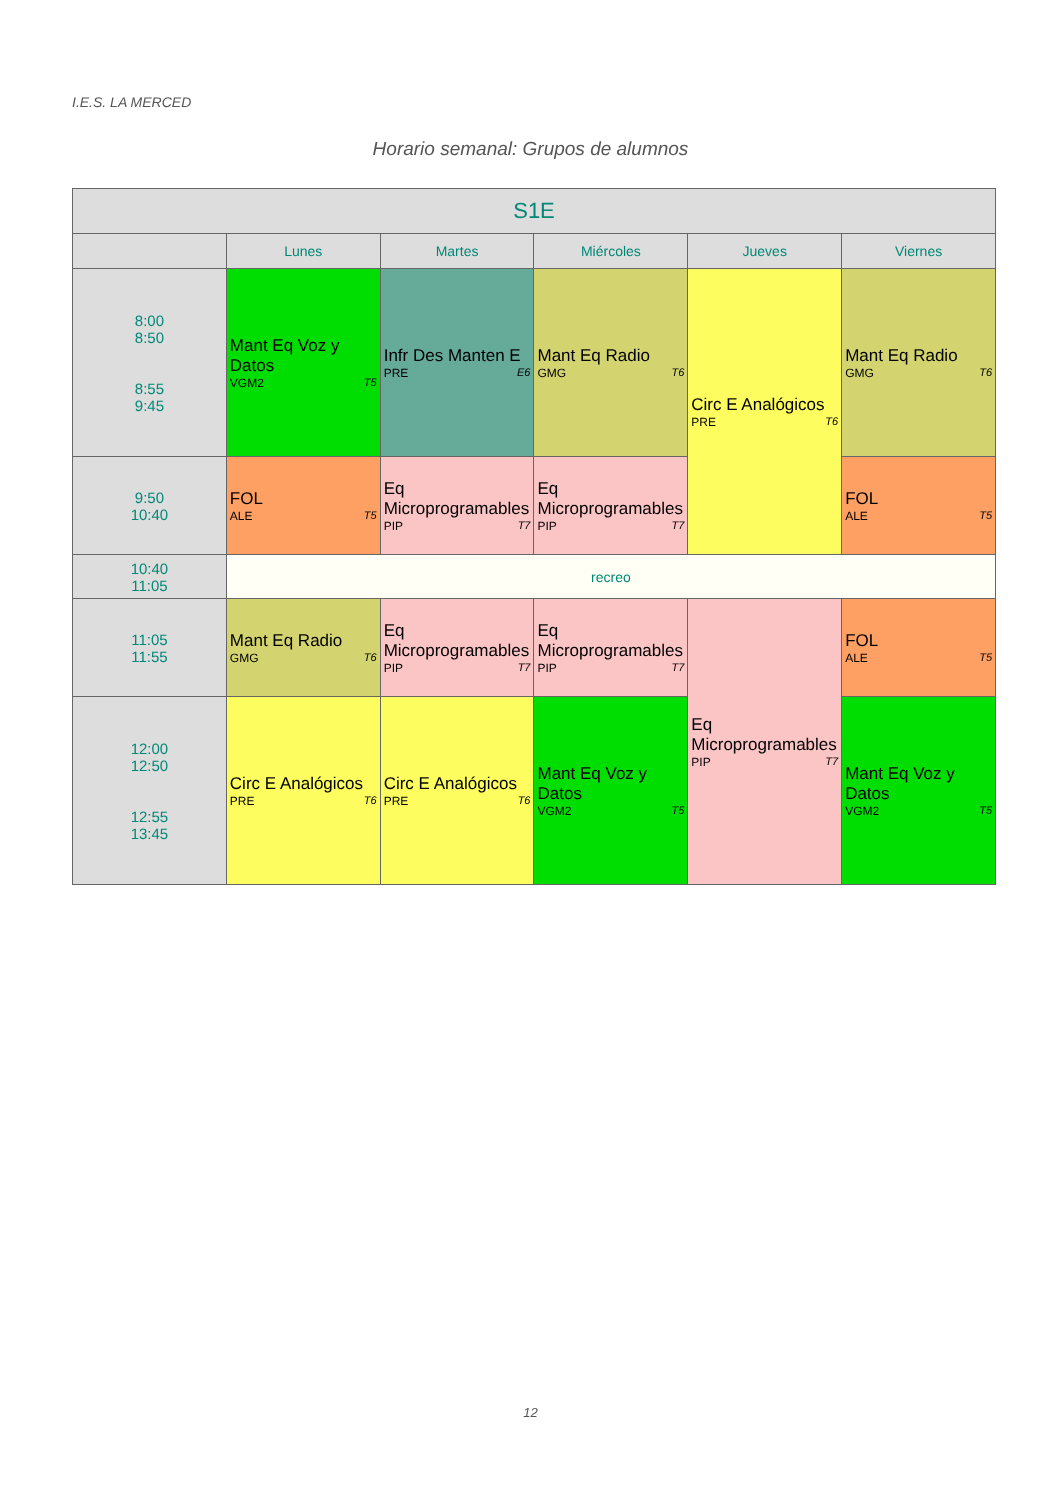I.E.S. LA MERCED
Horario semanal: Grupos de alumnos
| S1E | | | | | |
| --- | --- | --- | --- | --- | --- |
| | Lunes | Martes | Miércoles | Jueves | Viernes |
| 8:00 8:50 8:55 9:45 | Mant Eq Voz y Datos VGM2 T5 | Infr Des Manten E PRE E6 | Mant Eq Radio GMG T6 | Circ E Analógicos PRE T6 | Mant Eq Radio GMG T6 |
| 9:50 10:40 | FOL ALE T5 | Eq Microprogramables PIP T7 | Eq Microprogramables PIP T7 | | FOL ALE T5 |
| 10:40 11:05 | recreo | | | | |
| 11:05 11:55 | Mant Eq Radio GMG T6 | Eq Microprogramables PIP T7 | Eq Microprogramables PIP T7 | Eq Microprogramables PIP T7 | FOL ALE T5 |
| 12:00 12:50 12:55 13:45 | Circ E Analógicos PRE T6 | Circ E Analógicos PRE T6 | Mant Eq Voz y Datos VGM2 T5 | | Mant Eq Voz y Datos VGM2 T5 |
12